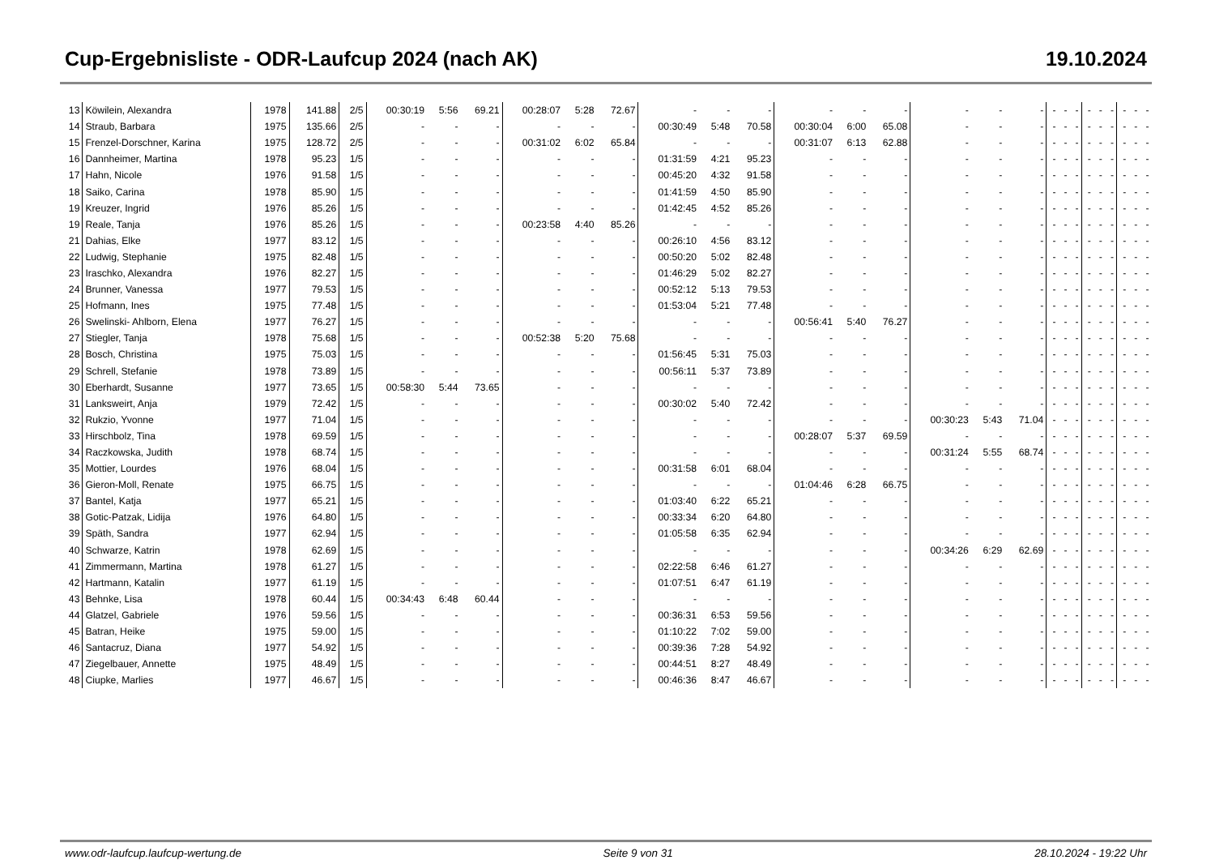Cup-Ergebnisliste - ODR-Laufcup 2024 (nach AK) 19.10.2024
| 13 | Köwilein, Alexandra | 1978 | 141.88 | 2/5 | 00:30:19 | 5:56 | 69.21 | 00:28:07 | 5:28 | 72.67 | - | - | - | - | - | - | - | - | - | - | - | - | - | - | - | - | - | - |
| 14 | Straub, Barbara | 1975 | 135.66 | 2/5 | - | - | - | - | - | - | 00:30:49 | 5:48 | 70.58 | 00:30:04 | 6:00 | 65.08 | - | - | - | - | - | - | - | - | - | - | - | - |
| 15 | Frenzel-Dorschner, Karina | 1975 | 128.72 | 2/5 | - | - | - | 00:31:02 | 6:02 | 65.84 | - | - | - | 00:31:07 | 6:13 | 62.88 | - | - | - | - | - | - | - | - | - | - | - | - |
| 16 | Dannheimer, Martina | 1978 | 95.23 | 1/5 | - | - | - | - | - | - | 01:31:59 | 4:21 | 95.23 | - | - | - | - | - | - | - | - | - | - | - | - | - | - | - |
| 17 | Hahn, Nicole | 1976 | 91.58 | 1/5 | - | - | - | - | - | - | 00:45:20 | 4:32 | 91.58 | - | - | - | - | - | - | - | - | - | - | - | - | - | - | - |
| 18 | Saiko, Carina | 1978 | 85.90 | 1/5 | - | - | - | - | - | - | 01:41:59 | 4:50 | 85.90 | - | - | - | - | - | - | - | - | - | - | - | - | - | - | - |
| 19 | Kreuzer, Ingrid | 1976 | 85.26 | 1/5 | - | - | - | - | - | - | 01:42:45 | 4:52 | 85.26 | - | - | - | - | - | - | - | - | - | - | - | - | - | - | - |
| 19 | Reale, Tanja | 1976 | 85.26 | 1/5 | - | - | - | 00:23:58 | 4:40 | 85.26 | - | - | - | - | - | - | - | - | - | - | - | - | - | - | - | - | - | - |
| 21 | Dahias, Elke | 1977 | 83.12 | 1/5 | - | - | - | - | - | - | 00:26:10 | 4:56 | 83.12 | - | - | - | - | - | - | - | - | - | - | - | - | - | - | - |
| 22 | Ludwig, Stephanie | 1975 | 82.48 | 1/5 | - | - | - | - | - | - | 00:50:20 | 5:02 | 82.48 | - | - | - | - | - | - | - | - | - | - | - | - | - | - | - |
| 23 | Iraschko, Alexandra | 1976 | 82.27 | 1/5 | - | - | - | - | - | - | 01:46:29 | 5:02 | 82.27 | - | - | - | - | - | - | - | - | - | - | - | - | - | - | - |
| 24 | Brunner, Vanessa | 1977 | 79.53 | 1/5 | - | - | - | - | - | - | 00:52:12 | 5:13 | 79.53 | - | - | - | - | - | - | - | - | - | - | - | - | - | - | - |
| 25 | Hofmann, Ines | 1975 | 77.48 | 1/5 | - | - | - | - | - | - | 01:53:04 | 5:21 | 77.48 | - | - | - | - | - | - | - | - | - | - | - | - | - | - | - |
| 26 | Swelinski- Ahlborn, Elena | 1977 | 76.27 | 1/5 | - | - | - | - | - | - | - | - | - | 00:56:41 | 5:40 | 76.27 | - | - | - | - | - | - | - | - | - | - | - | - |
| 27 | Stiegler, Tanja | 1978 | 75.68 | 1/5 | - | - | - | 00:52:38 | 5:20 | 75.68 | - | - | - | - | - | - | - | - | - | - | - | - | - | - | - | - | - | - |
| 28 | Bosch, Christina | 1975 | 75.03 | 1/5 | - | - | - | - | - | - | 01:56:45 | 5:31 | 75.03 | - | - | - | - | - | - | - | - | - | - | - | - | - | - | - |
| 29 | Schrell, Stefanie | 1978 | 73.89 | 1/5 | - | - | - | - | - | - | 00:56:11 | 5:37 | 73.89 | - | - | - | - | - | - | - | - | - | - | - | - | - | - | - |
| 30 | Eberhardt, Susanne | 1977 | 73.65 | 1/5 | 00:58:30 | 5:44 | 73.65 | - | - | - | - | - | - | - | - | - | - | - | - | - | - | - | - | - | - | - | - | - |
| 31 | Lanksweirt, Anja | 1979 | 72.42 | 1/5 | - | - | - | - | - | - | 00:30:02 | 5:40 | 72.42 | - | - | - | - | - | - | - | - | - | - | - | - | - | - | - |
| 32 | Rukzio, Yvonne | 1977 | 71.04 | 1/5 | - | - | - | - | - | - | - | - | - | - | - | - | 00:30:23 | 5:43 | 71.04 | - | - | - | - | - | - | - | - | - |
| 33 | Hirschbolz, Tina | 1978 | 69.59 | 1/5 | - | - | - | - | - | - | - | - | - | 00:28:07 | 5:37 | 69.59 | - | - | - | - | - | - | - | - | - | - | - | - |
| 34 | Raczkowska, Judith | 1978 | 68.74 | 1/5 | - | - | - | - | - | - | - | - | - | - | - | - | 00:31:24 | 5:55 | 68.74 | - | - | - | - | - | - | - | - | - |
| 35 | Mottier, Lourdes | 1976 | 68.04 | 1/5 | - | - | - | - | - | - | 00:31:58 | 6:01 | 68.04 | - | - | - | - | - | - | - | - | - | - | - | - | - | - | - |
| 36 | Gieron-Moll, Renate | 1975 | 66.75 | 1/5 | - | - | - | - | - | - | - | - | - | 01:04:46 | 6:28 | 66.75 | - | - | - | - | - | - | - | - | - | - | - | - |
| 37 | Bantel, Katja | 1977 | 65.21 | 1/5 | - | - | - | - | - | - | 01:03:40 | 6:22 | 65.21 | - | - | - | - | - | - | - | - | - | - | - | - | - | - | - |
| 38 | Gotic-Patzak, Lidija | 1976 | 64.80 | 1/5 | - | - | - | - | - | - | 00:33:34 | 6:20 | 64.80 | - | - | - | - | - | - | - | - | - | - | - | - | - | - | - |
| 39 | Späth, Sandra | 1977 | 62.94 | 1/5 | - | - | - | - | - | - | 01:05:58 | 6:35 | 62.94 | - | - | - | - | - | - | - | - | - | - | - | - | - | - | - |
| 40 | Schwarze, Katrin | 1978 | 62.69 | 1/5 | - | - | - | - | - | - | - | - | - | - | - | - | 00:34:26 | 6:29 | 62.69 | - | - | - | - | - | - | - | - | - |
| 41 | Zimmermann, Martina | 1978 | 61.27 | 1/5 | - | - | - | - | - | - | 02:22:58 | 6:46 | 61.27 | - | - | - | - | - | - | - | - | - | - | - | - | - | - | - |
| 42 | Hartmann, Katalin | 1977 | 61.19 | 1/5 | - | - | - | - | - | - | 01:07:51 | 6:47 | 61.19 | - | - | - | - | - | - | - | - | - | - | - | - | - | - | - |
| 43 | Behnke, Lisa | 1978 | 60.44 | 1/5 | 00:34:43 | 6:48 | 60.44 | - | - | - | - | - | - | - | - | - | - | - | - | - | - | - | - | - | - | - | - | - |
| 44 | Glatzel, Gabriele | 1976 | 59.56 | 1/5 | - | - | - | - | - | - | 00:36:31 | 6:53 | 59.56 | - | - | - | - | - | - | - | - | - | - | - | - | - | - | - |
| 45 | Batran, Heike | 1975 | 59.00 | 1/5 | - | - | - | - | - | - | 01:10:22 | 7:02 | 59.00 | - | - | - | - | - | - | - | - | - | - | - | - | - | - | - |
| 46 | Santacruz, Diana | 1977 | 54.92 | 1/5 | - | - | - | - | - | - | 00:39:36 | 7:28 | 54.92 | - | - | - | - | - | - | - | - | - | - | - | - | - | - | - |
| 47 | Ziegelbauer, Annette | 1975 | 48.49 | 1/5 | - | - | - | - | - | - | 00:44:51 | 8:27 | 48.49 | - | - | - | - | - | - | - | - | - | - | - | - | - | - | - |
| 48 | Ciupke, Marlies | 1977 | 46.67 | 1/5 | - | - | - | - | - | - | 00:46:36 | 8:47 | 46.67 | - | - | - | - | - | - | - | - | - | - | - | - | - | - | - |
www.odr-laufcup.laufcup-wertung.de Seite 9 von 31 28.10.2024 - 19:22 Uhr